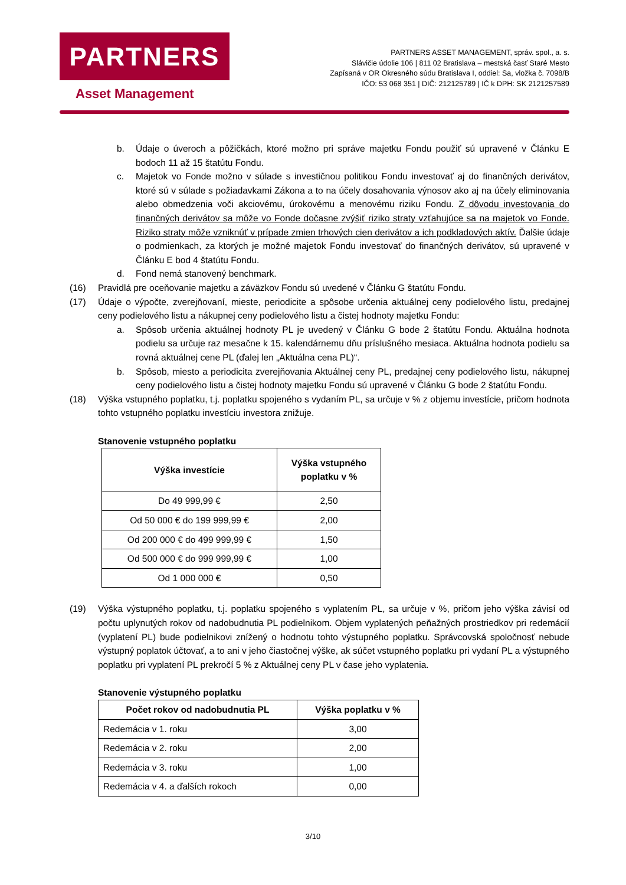PARTNERS
Asset Management
PARTNERS ASSET MANAGEMENT, správ. spol., a. s.
Slávičie údolie 106 | 811 02 Bratislava – mestská časť Staré Mesto
Zapísaná v OR Okresného súdu Bratislava I, oddiel: Sa, vložka č. 7098/B
IČO: 53 068 351 | DIČ: 212125789 | IČ k DPH: SK 2121257589
b. Údaje o úveroch a pôžičkách, ktoré možno pri správe majetku Fondu použiť sú upravené v Článku E bodoch 11 až 15 štatútu Fondu.
c. Majetok vo Fonde možno v súlade s investičnou politikou Fondu investovať aj do finančných derivátov, ktoré sú v súlade s požiadavkami Zákona a to na účely dosahovania výnosov ako aj na účely eliminovania alebo obmedzenia voči akciovému, úrokovému a menovému riziku Fondu. Z dôvodu investovania do finančných derivátov sa môže vo Fonde dočasne zvýšiť riziko straty vzťahujúce sa na majetok vo Fonde. Riziko straty môže vzniknúť v prípade zmien trhových cien derivátov a ich podkladových aktív. Ďalšie údaje o podmienkach, za ktorých je možné majetok Fondu investovať do finančných derivátov, sú upravené v Článku E bod 4 štatútu Fondu.
d. Fond nemá stanovený benchmark.
(16) Pravidlá pre oceňovanie majetku a záväzkov Fondu sú uvedené v Článku G štatútu Fondu.
(17) Údaje o výpočte, zverejňovaní, mieste, periodicite a spôsobe určenia aktuálnej ceny podielového listu, predajnej ceny podielového listu a nákupnej ceny podielového listu a čistej hodnoty majetku Fondu:
a. Spôsob určenia aktuálnej hodnoty PL je uvedený v Článku G bode 2 štatútu Fondu. Aktuálna hodnota podielu sa určuje raz mesačne k 15. kalendárnemu dňu príslušného mesiaca. Aktuálna hodnota podielu sa rovná aktuálnej cene PL (ďalej len „Aktuálna cena PL)“.
b. Spôsob, miesto a periodicita zverejňovania Aktuálnej ceny PL, predajnej ceny podielového listu, nákupnej ceny podielového listu a čistej hodnoty majetku Fondu sú upravené v Článku G bode 2 štatútu Fondu.
(18) Výška vstupného poplatku, t.j. poplatku spojeného s vydaním PL, sa určuje v % z objemu investície, pričom hodnota tohto vstupného poplatku investíciu investora znižuje.
Stanovenie vstupného poplatku
| Výška investície | Výška vstupného poplatku v % |
| --- | --- |
| Do 49 999,99 € | 2,50 |
| Od 50 000 € do 199 999,99 € | 2,00 |
| Od 200 000 € do 499 999,99 € | 1,50 |
| Od 500 000 € do 999 999,99 € | 1,00 |
| Od 1 000 000 € | 0,50 |
(19) Výška výstupného poplatku, t.j. poplatku spojeného s vyplatením PL, sa určuje v %, pričom jeho výška závisí od počtu uplynutých rokov od nadobudnutia PL podielnikom. Objem vyplatených peňažných prostriedkov pri redemácií (vyplatení PL) bude podielnikovi znížený o hodnotu tohto výstupného poplatku. Správcovská spoločnosť nebude výstupný poplatok účtovať, a to ani v jeho čiastočnej výške, ak súčet vstupného poplatku pri vydaní PL a výstupného poplatku pri vyplatení PL prekročí 5 % z Aktuálnej ceny PL v čase jeho vyplatenia.
Stanovenie výstupného poplatku
| Počet rokov od nadobudnutia PL | Výška poplatku v % |
| --- | --- |
| Redemácia v 1. roku | 3,00 |
| Redemácia v 2. roku | 2,00 |
| Redemácia v 3. roku | 1,00 |
| Redemácia v 4. a ďalších rokoch | 0,00 |
3/10